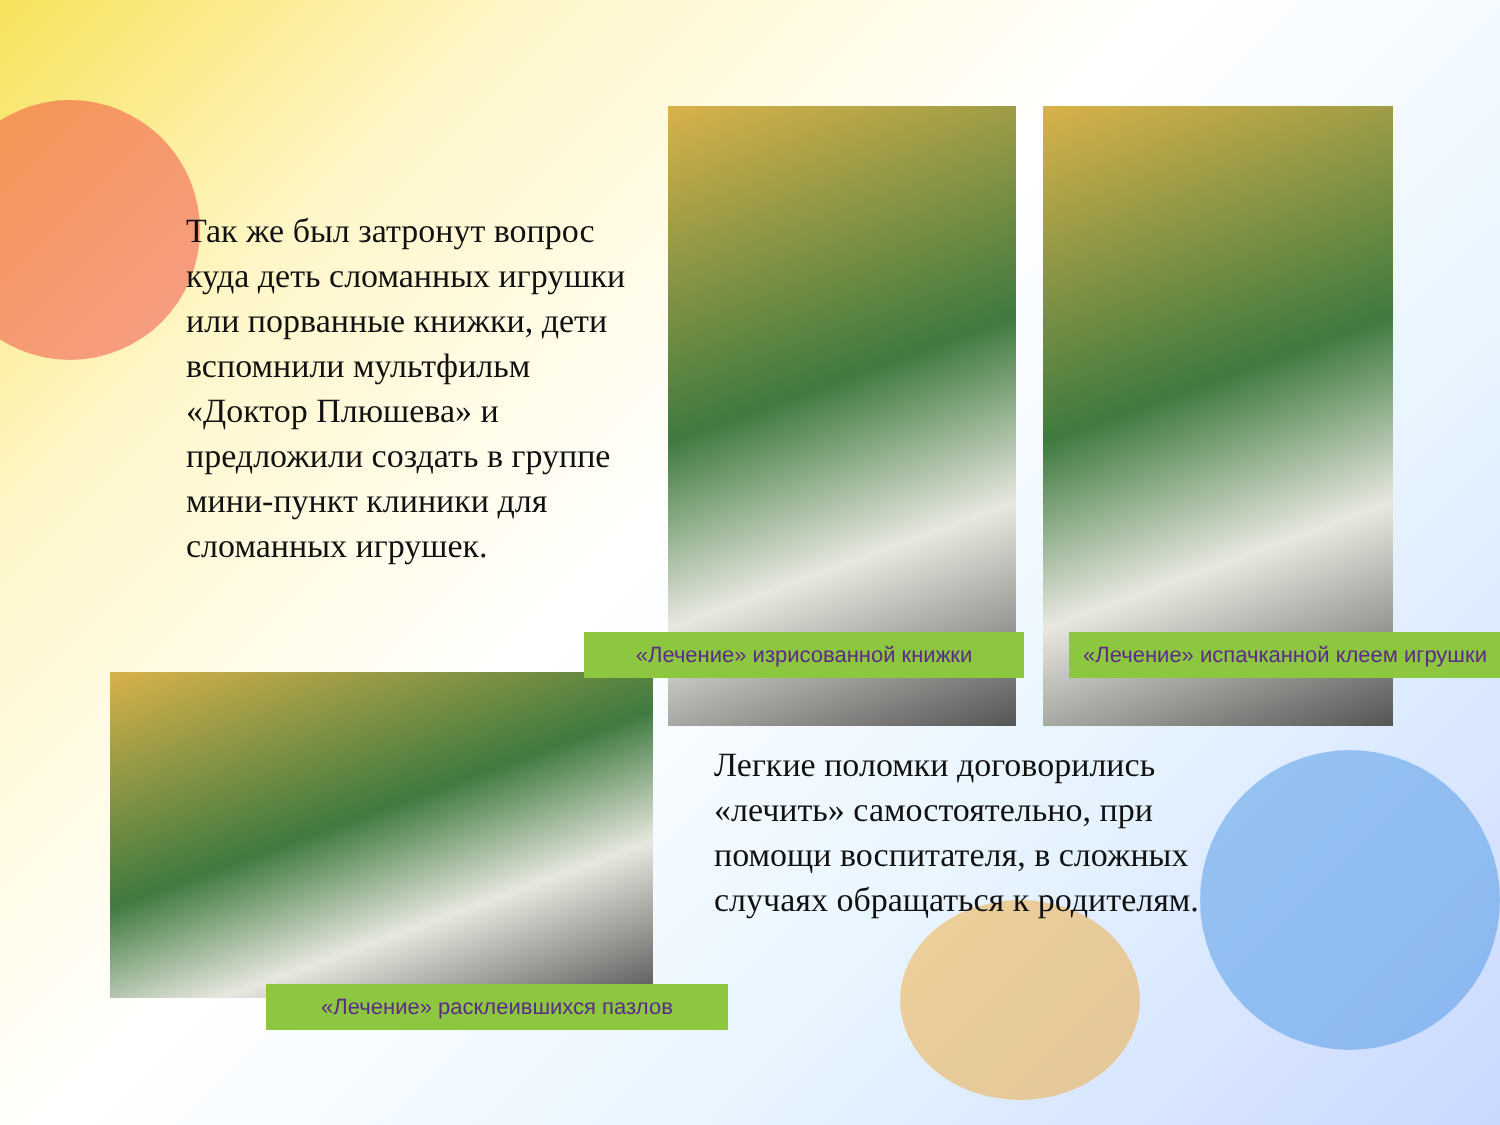Так же был затронут вопрос куда деть сломанных игрушки или порванные книжки, дети вспомнили мультфильм «Доктор Плюшева» и предложили создать в группе мини-пункт клиники для сломанных игрушек.
«Лечение» изрисованной книжки
«Лечение» испачканной клеем игрушки
Легкие поломки договорились «лечить» самостоятельно, при помощи воспитателя, в сложных случаях обращаться к родителям.
«Лечение» расклеившихся пазлов